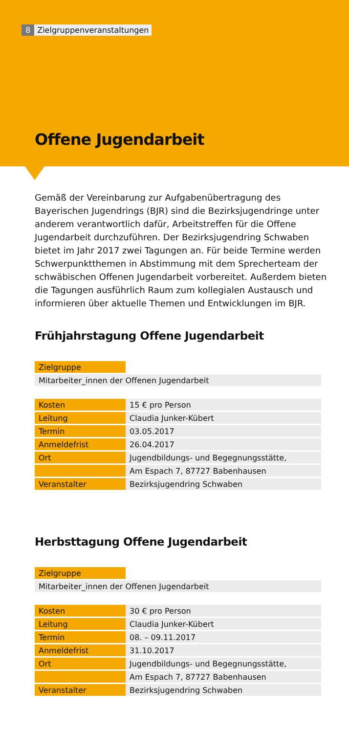8 Zielgruppenveranstaltungen
Offene Jugendarbeit
Gemäß der Vereinbarung zur Aufgabenübertragung des Bayerischen Jugendrings (BJR) sind die Bezirksjugendringe unter anderem verantwortlich dafür, Arbeitstreffen für die Offene Jugendarbeit durchzuführen. Der Bezirksjugendring Schwaben bietet im Jahr 2017 zwei Tagungen an. Für beide Termine werden Schwerpunktthemen in Abstimmung mit dem Sprecherteam der schwäbischen Offenen Jugendarbeit vorbereitet. Außerdem bieten die Tagungen ausführlich Raum zum kollegialen Austausch und informieren über aktuelle Themen und Entwicklungen im BJR.
Frühjahrstagung Offene Jugendarbeit
| Zielgruppe | |
| Mitarbeiter_innen der Offenen Jugendarbeit | |
| Kosten | 15 € pro Person |
| Leitung | Claudia Junker-Kübert |
| Termin | 03.05.2017 |
| Anmeldefrist | 26.04.2017 |
| Ort | Jugendbildungs- und Begegnungsstätte, |
| | Am Espach 7, 87727 Babenhausen |
| Veranstalter | Bezirksjugendring Schwaben |
Herbsttagung Offene Jugendarbeit
| Zielgruppe | |
| Mitarbeiter_innen der Offenen Jugendarbeit | |
| Kosten | 30 € pro Person |
| Leitung | Claudia Junker-Kübert |
| Termin | 08. – 09.11.2017 |
| Anmeldefrist | 31.10.2017 |
| Ort | Jugendbildungs- und Begegnungsstätte, |
| | Am Espach 7, 87727 Babenhausen |
| Veranstalter | Bezirksjugendring Schwaben |